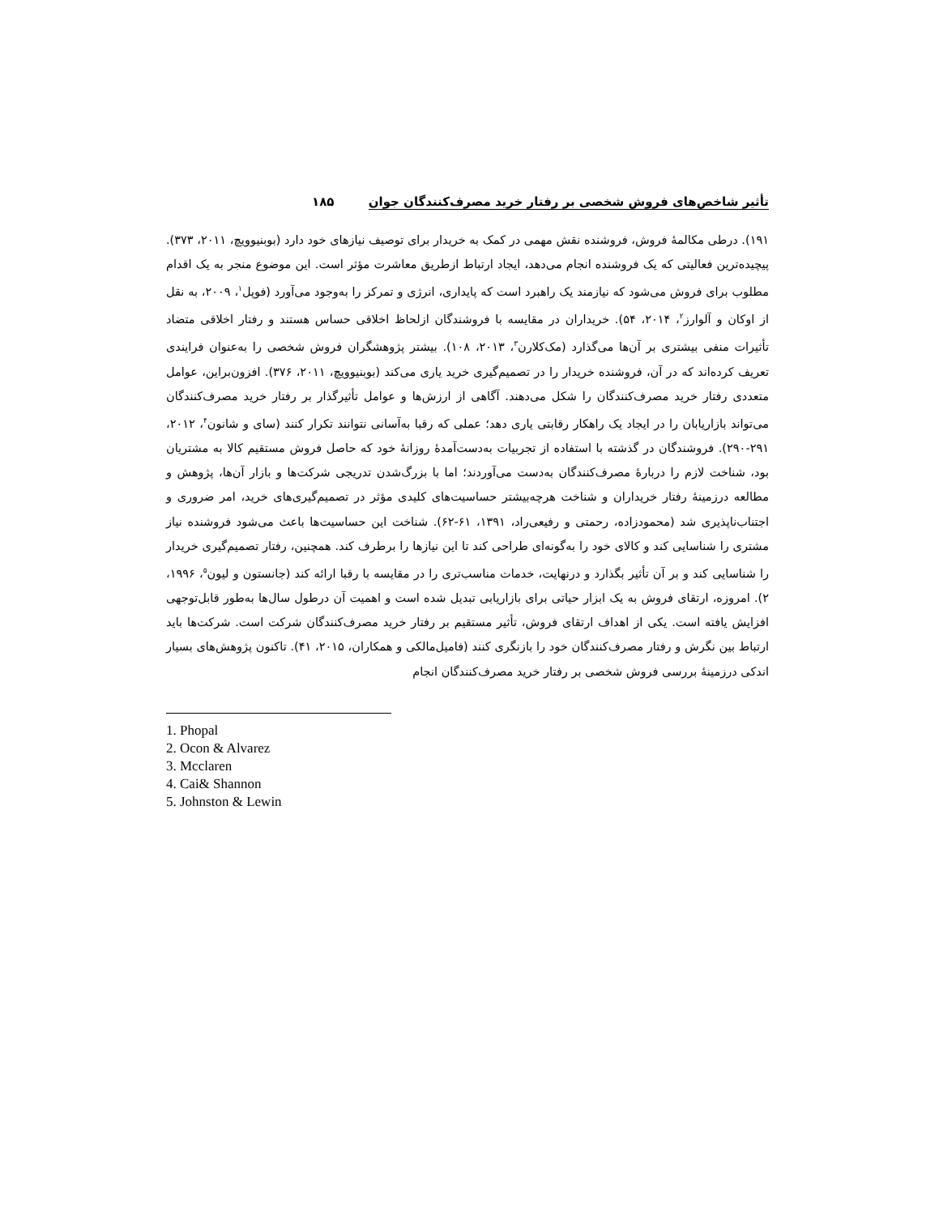تأثیر شاخص‌های فروش شخصی بر رفتار خرید مصرف‌کنندگان جوان ۱۸۵
۱۹۱). درطی مکالمهٔ فروش، فروشنده نقش مهمی در کمک به خریدار برای توصیف نیازهای خود دارد (بوبنیوویچ، ۲۰۱۱، ۳۷۳). پیچیده‌ترین فعالیتی که یک فروشنده انجام می‌دهد، ایجاد ارتباط ازطریق معاشرت مؤثر است. این موضوع منجر به یک اقدام مطلوب برای فروش می‌شود که نیازمند یک راهبرد است که پایداری، انرژی و تمرکز را به‌وجود می‌آورد (فوپل<sup>۱</sup>، ۲۰۰۹، به نقل از اوکان و آلوارز<sup>۲</sup>، ۲۰۱۴، ۵۴). خریداران در مقایسه با فروشندگان ازلحاظ اخلاقی حساس هستند و رفتار اخلاقی متضاد تأثیرات منفی بیشتری بر آن‌ها می‌گذارد (مک‌کلارن<sup>۳</sup>، ۲۰۱۳، ۱۰۸). بیشتر پژوهشگران فروش شخصی را به‌عنوان فرایندی تعریف کرده‌اند که در آن، فروشنده خریدار را در تصمیم‌گیری خرید یاری می‌کند (بوبنیوویچ، ۲۰۱۱، ۳۷۶). افزون‌براین، عوامل متعددی رفتار خرید مصرف‌کنندگان را شکل می‌دهند. آگاهی از ارزش‌ها و عوامل تأثیرگذار بر رفتار خرید مصرف‌کنندگان می‌تواند بازاریابان را در ایجاد یک راهکار رقابتی یاری دهد؛ عملی که رقبا به‌آسانی نتوانند تکرار کنند (سای و شانون<sup>۴</sup>، ۲۰۱۲، ۲۹۱-۲۹۰). فروشندگان در گذشته با استفاده از تجربیات به‌دست‌آمدهٔ روزانهٔ خود که حاصل فروش مستقیم کالا به مشتریان بود، شناخت لازم را دربارهٔ مصرف‌کنندگان به‌دست می‌آوردند؛ اما با بزرگ‌شدن تدریجی شرکت‌ها و بازار آن‌ها، پژوهش و مطالعه درزمینهٔ رفتار خریداران و شناخت هرچه‌بیشتر حساسیت‌های کلیدی مؤثر در تصمیم‌گیری‌های خرید، امر ضروری و اجتناب‌ناپذیری شد (محمودزاده، رحمتی و رفیعی‌راد، ۱۳۹۱، ۶۱-۶۲). شناخت این حساسیت‌ها باعث می‌شود فروشنده نیاز مشتری را شناسایی کند و کالای خود را به‌گونه‌ای طراحی کند تا این نیازها را برطرف کند. همچنین، رفتار تصمیم‌گیری خریدار را شناسایی کند و بر آن تأثیر بگذارد و درنهایت، خدمات مناسب‌تری را در مقایسه با رقبا ارائه کند (جانستون و لیون<sup>۵</sup>، ۱۹۹۶، ۲). امروزه، ارتقای فروش به یک ابزار حیاتی برای بازاریابی تبدیل شده است و اهمیت آن درطول سال‌ها به‌طور قابل‌توجهی افزایش یافته است. یکی از اهداف ارتقای فروش، تأثیر مستقیم بر رفتار خرید مصرف‌کنندگان شرکت است. شرکت‌ها باید ارتباط بین نگرش و رفتار مصرف‌کنندگان خود را بازنگری کنند (فامیل‌مالکی و همکاران، ۲۰۱۵، ۴۱). تاکنون پژوهش‌های بسیار اندکی درزمینهٔ بررسی فروش شخصی بر رفتار خرید مصرف‌کنندگان انجام
1. Phopal
2. Ocon & Alvarez
3. Mcclaren
4. Cai& Shannon
5. Johnston & Lewin